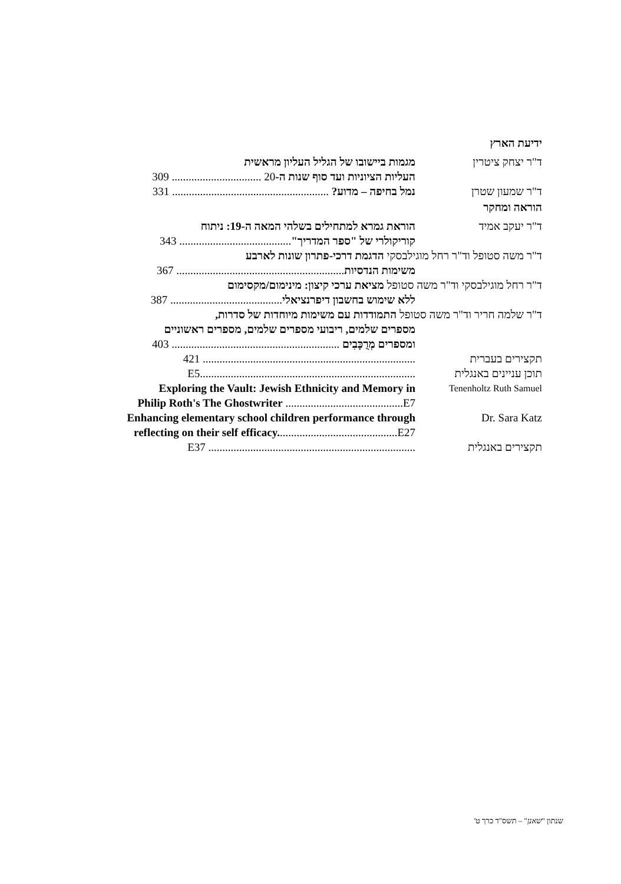ידיעת הארץ
ד"ר יצחק ציטרין מגמות ביישובו של הגליל העליון מראשית
העליות הציוניות ועד סוף שנות ה-20 ................................ 309
ד"ר שמעון שטרן נמל בחיפה – מדוע? ........................................................ 331
הוראה ומחקר
ד"ר יעקב אמיד הוראת גמרא למתחילים בשלהי המאה ה-19: ניתוח
קוריקולרי של "ספר המדריך"........................................ 343
ד"ר משה סטופל וד"ר רחל מוגילבסקי הדגמת דרכי-פתרון שונות לארבע
משימות הנדסיות............................................................ 367
ד"ר רחל מוגילבסקי וד"ר משה סטופל מציאת ערכי קיצון: מינימום/מקסימום
ללא שימוש בחשבון דיפרנציאלי........................................ 387
ד"ר שלמה חריר וד"ר משה סטופל התמודדות עם משימות מיוחדות של סדרות,
מספרים שלמים, ריבועי מספרים שלמים, מספרים ראשוניים
ומספרים מְרֻכָּבִים ............................................................ 403
תקצירים בעברית ............................................................................ 421
תוכן עניינים באנגלית
.............................................................................E5
Tenenholtz Ruth Samuel
Exploring the Vault: Jewish Ethnicity and Memory in
Philip Roth's The Ghostwriter ..........................................E7
Dr. Sara Katz Enhancing elementary school children performance through
reflecting on their self efficacy...........................................E27
תקצירים באנגלית .......................................................................... E37
שנתון "שאנן" – תשס"ד כרך ט'